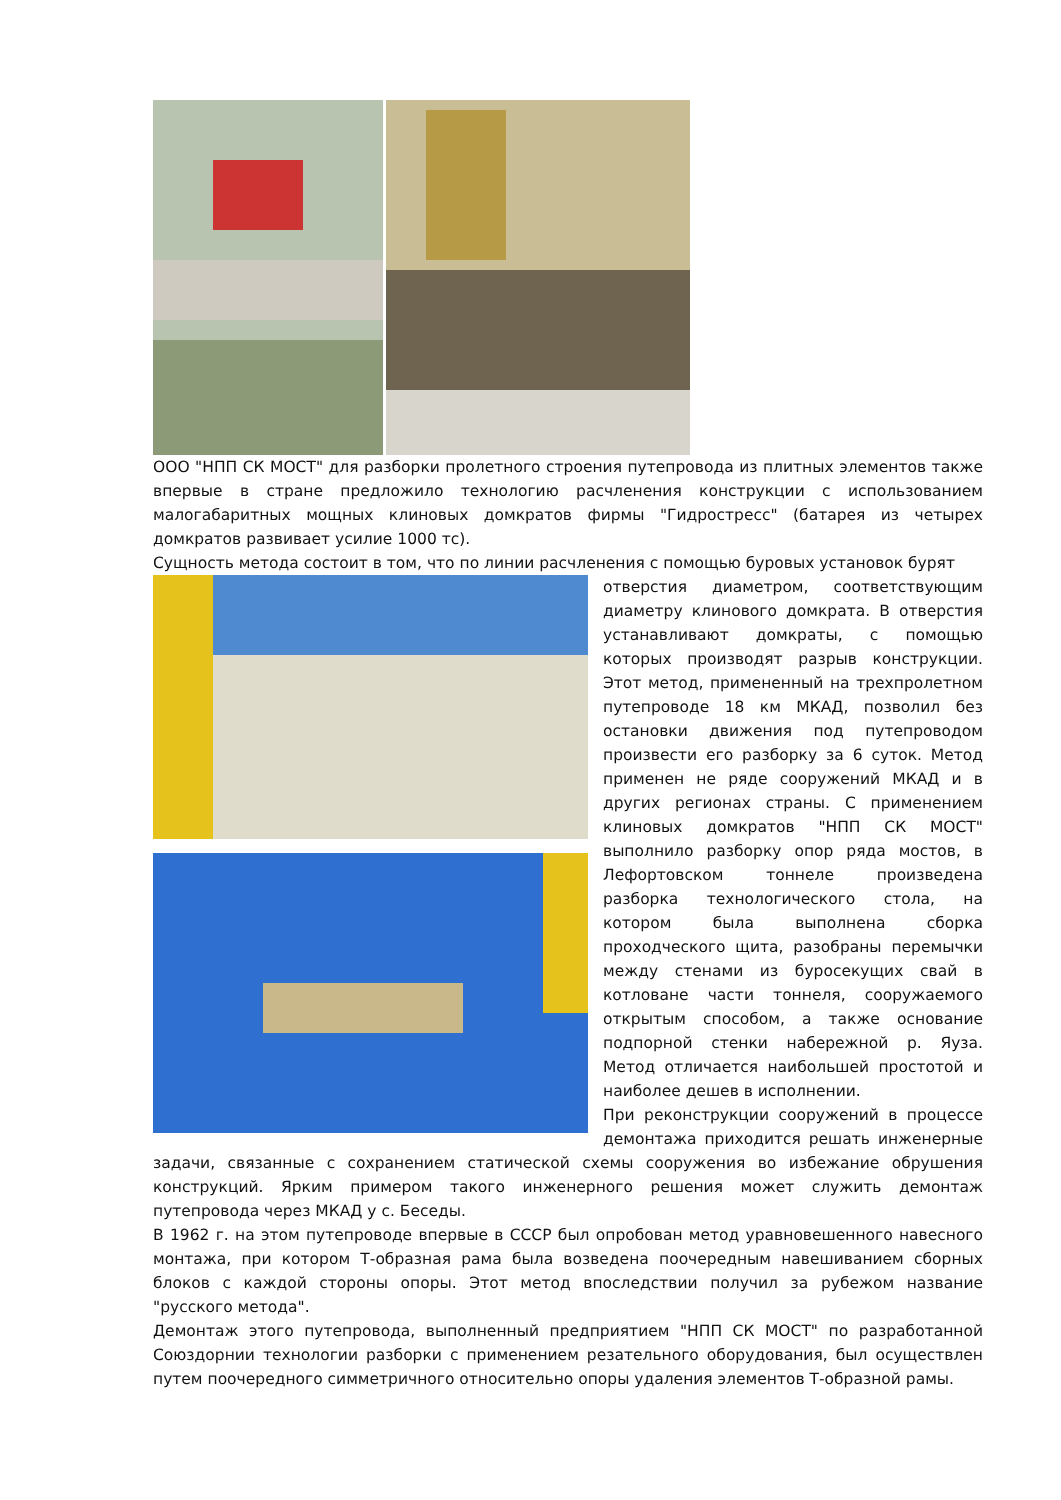ООО "НПП СК МОСТ" для разборки пролетного строения путепровода из плитных элементов также впервые в стране предложило технологию расчленения конструкции с использованием малогабаритных мощных клиновых домкратов фирмы "Гидростресс" (батарея из четырех домкратов развивает усилие 1000 тс).
Сущность метода состоит в том, что по линии расчленения с помощью буровых установок бурят
отверстия диаметром, соответствующим диаметру клинового домкрата. В отверстия устанавливают домкраты, с помощью которых производят разрыв конструкции. Этот метод, примененный на трехпролетном путепроводе 18 км МКАД, позволил без остановки движения под путепроводом произвести его разборку за 6 суток. Метод применен не ряде сооружений МКАД и в других регионах страны. С применением клиновых домкратов "НПП СК МОСТ" выполнило разборку опор ряда мостов, в Лефортовском тоннеле произведена разборка технологического стола, на котором была выполнена сборка проходческого щита, разобраны перемычки между стенами из буросекущих свай в котловане части тоннеля, сооружаемого открытым способом, а также основание подпорной стенки набережной р. Яуза. Метод отличается наибольшей простотой и наиболее дешев в исполнении.
При реконструкции сооружений в процессе демонтажа приходится решать инженерные задачи, связанные с сохранением статической схемы сооружения во избежание обрушения конструкций. Ярким примером такого инженерного решения может служить демонтаж путепровода через МКАД у с. Беседы.
В 1962 г. на этом путепроводе впервые в СССР был опробован метод уравновешенного навесного монтажа, при котором Т-образная рама была возведена поочередным навешиванием сборных блоков с каждой стороны опоры. Этот метод впоследствии получил за рубежом название "русского метода".
Демонтаж этого путепровода, выполненный предприятием "НПП СК МОСТ" по разработанной Союздорнии технологии разборки с применением резательного оборудования, был осуществлен путем поочередного симметричного относительно опоры удаления элементов Т-образной рамы.